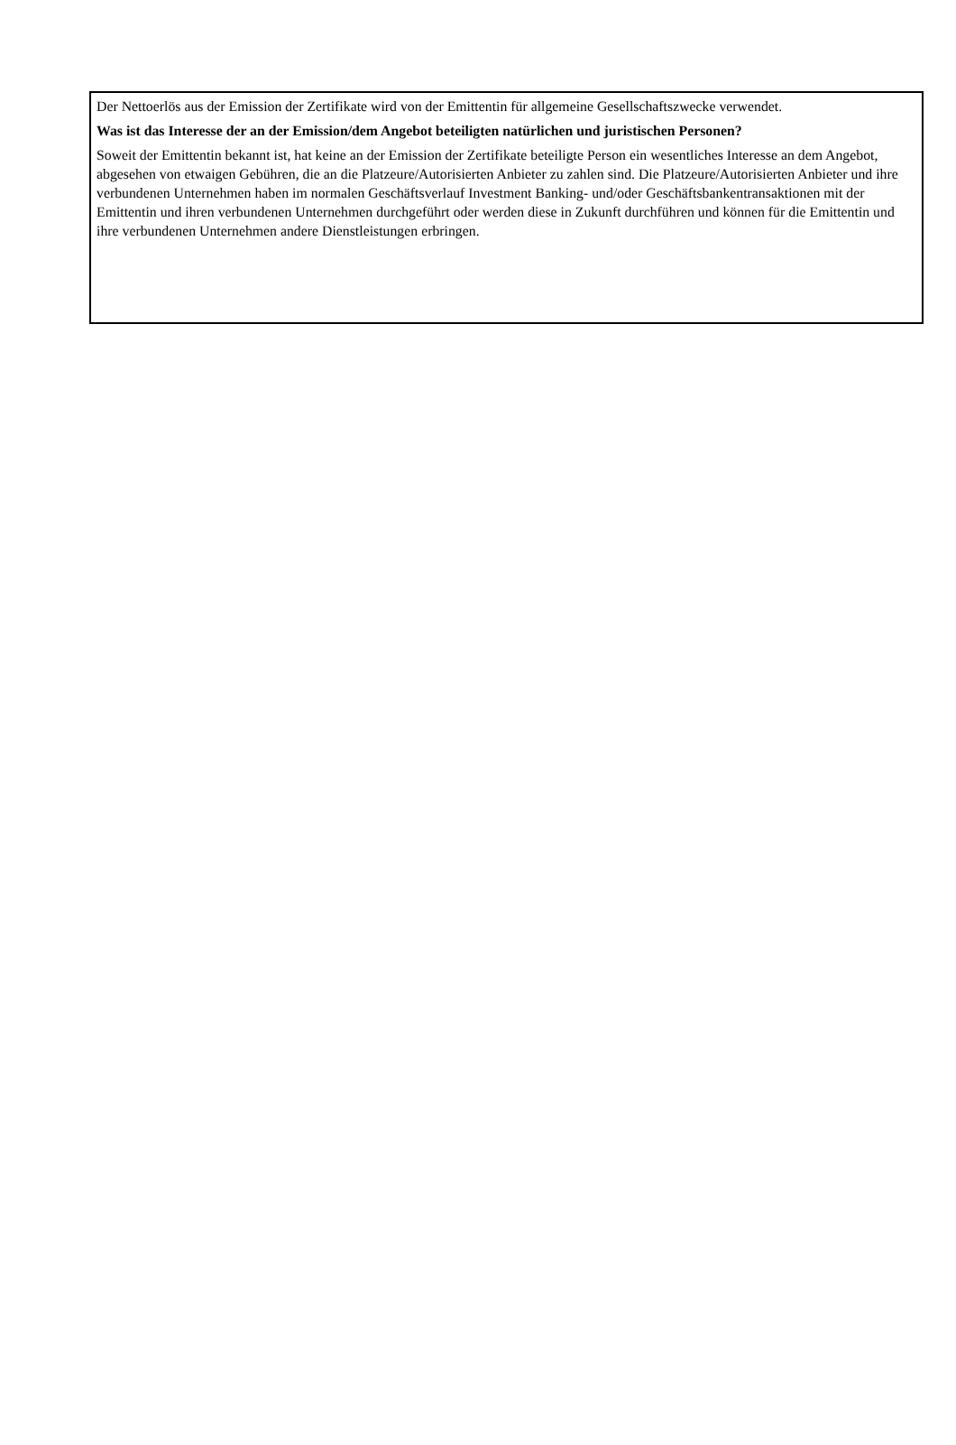Der Nettoerlös aus der Emission der Zertifikate wird von der Emittentin für allgemeine Gesellschaftszwecke verwendet.
Was ist das Interesse der an der Emission/dem Angebot beteiligten natürlichen und juristischen Personen?
Soweit der Emittentin bekannt ist, hat keine an der Emission der Zertifikate beteiligte Person ein wesentliches Interesse an dem Angebot, abgesehen von etwaigen Gebühren, die an die Platzeure/Autorisierten Anbieter zu zahlen sind. Die Platzeure/Autorisierten Anbieter und ihre verbundenen Unternehmen haben im normalen Geschäftsverlauf Investment Banking- und/oder Geschäftsbankentransaktionen mit der Emittentin und ihren verbundenen Unternehmen durchgeführt oder werden diese in Zukunft durchführen und können für die Emittentin und ihre verbundenen Unternehmen andere Dienstleistungen erbringen.